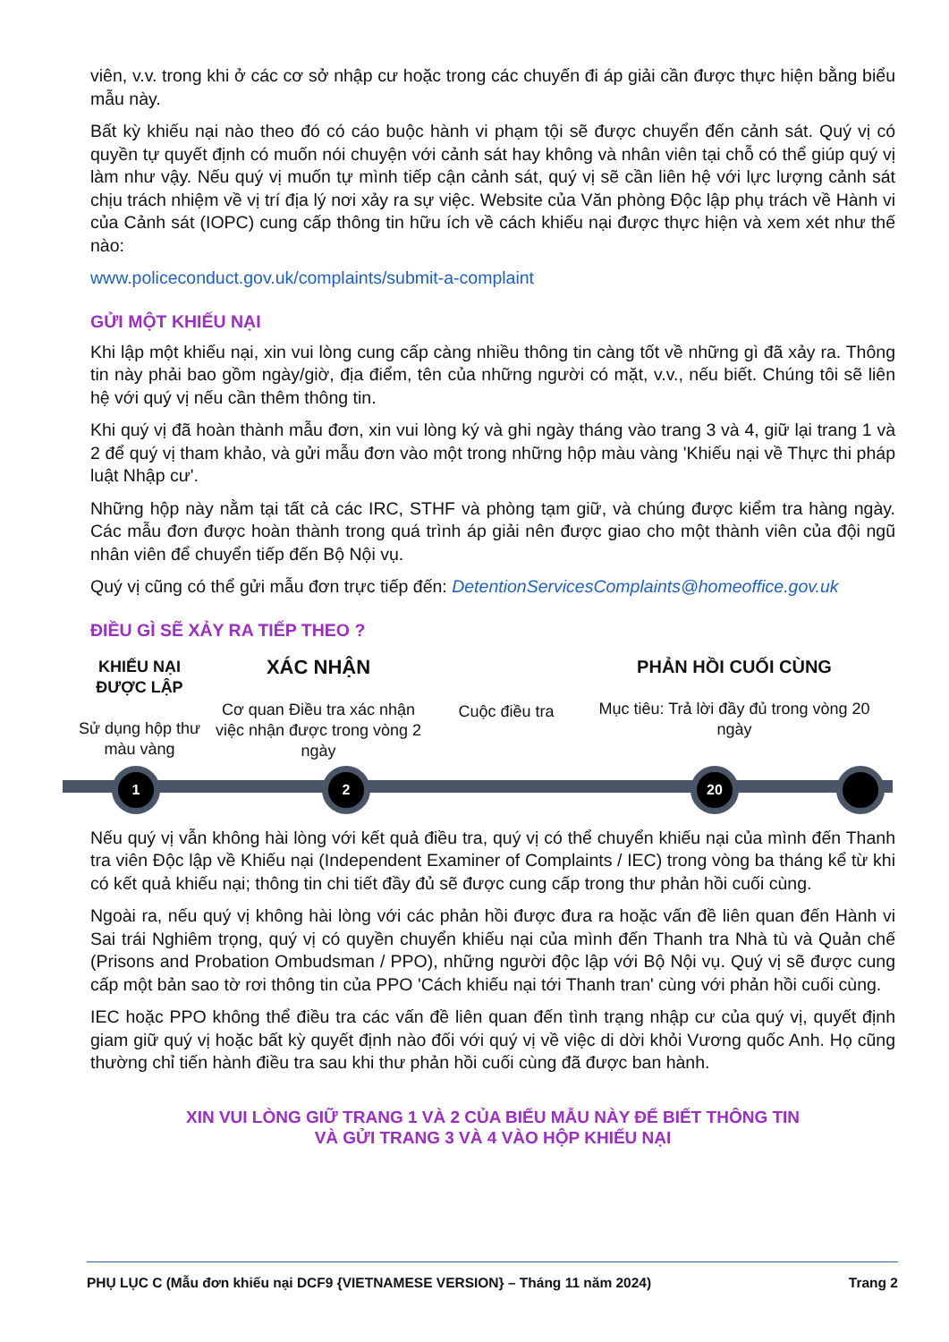viên, v.v. trong khi ở các cơ sở nhập cư hoặc trong các chuyến đi áp giải cần được thực hiện bằng biểu mẫu này.
Bất kỳ khiếu nại nào theo đó có cáo buộc hành vi phạm tội sẽ được chuyển đến cảnh sát. Quý vị có quyền tự quyết định có muốn nói chuyện với cảnh sát hay không và nhân viên tại chỗ có thể giúp quý vị làm như vậy. Nếu quý vị muốn tự mình tiếp cận cảnh sát, quý vị sẽ cần liên hệ với lực lượng cảnh sát chịu trách nhiệm về vị trí địa lý nơi xảy ra sự việc. Website của Văn phòng Độc lập phụ trách về Hành vi của Cảnh sát (IOPC) cung cấp thông tin hữu ích về cách khiếu nại được thực hiện và xem xét như thế nào:
www.policeconduct.gov.uk/complaints/submit-a-complaint
GỬI MỘT KHIẾU NẠI
Khi lập một khiếu nại, xin vui lòng cung cấp càng nhiều thông tin càng tốt về những gì đã xảy ra. Thông tin này phải bao gồm ngày/giờ, địa điểm, tên của những người có mặt, v.v., nếu biết. Chúng tôi sẽ liên hệ với quý vị nếu cần thêm thông tin.
Khi quý vị đã hoàn thành mẫu đơn, xin vui lòng ký và ghi ngày tháng vào trang 3 và 4, giữ lại trang 1 và 2 để quý vị tham khảo, và gửi mẫu đơn vào một trong những hộp màu vàng 'Khiếu nại về Thực thi pháp luật Nhập cư'.
Những hộp này nằm tại tất cả các IRC, STHF và phòng tạm giữ, và chúng được kiểm tra hàng ngày. Các mẫu đơn được hoàn thành trong quá trình áp giải nên được giao cho một thành viên của đội ngũ nhân viên để chuyển tiếp đến Bộ Nội vụ.
Quý vị cũng có thể gửi mẫu đơn trực tiếp đến: DetentionServicesComplaints@homeoffice.gov.uk
ĐIỀU GÌ SẼ XẢY RA TIẾP THEO ?
KHIẾU NẠI
ĐƯỢC LẬP
Sử dụng hộp thư màu vàng
XÁC NHẬN
Cơ quan Điều tra xác nhận việc nhận được trong vòng 2 ngày
Cuộc điều tra
PHẢN HỒI CUỐI CÙNG
Mục tiêu: Trả lời đầy đủ trong vòng 20 ngày
1 2 20
Nếu quý vị vẫn không hài lòng với kết quả điều tra, quý vị có thể chuyển khiếu nại của mình đến Thanh tra viên Độc lập về Khiếu nại (Independent Examiner of Complaints / IEC) trong vòng ba tháng kể từ khi có kết quả khiếu nại; thông tin chi tiết đầy đủ sẽ được cung cấp trong thư phản hồi cuối cùng.
Ngoài ra, nếu quý vị không hài lòng với các phản hồi được đưa ra hoặc vấn đề liên quan đến Hành vi Sai trái Nghiêm trọng, quý vị có quyền chuyển khiếu nại của mình đến Thanh tra Nhà tù và Quản chế (Prisons and Probation Ombudsman / PPO), những người độc lập với Bộ Nội vụ. Quý vị sẽ được cung cấp một bản sao tờ rơi thông tin của PPO 'Cách khiếu nại tới Thanh tran' cùng với phản hồi cuối cùng.
IEC hoặc PPO không thể điều tra các vấn đề liên quan đến tình trạng nhập cư của quý vị, quyết định giam giữ quý vị hoặc bất kỳ quyết định nào đối với quý vị về việc di dời khỏi Vương quốc Anh. Họ cũng thường chỉ tiến hành điều tra sau khi thư phản hồi cuối cùng đã được ban hành.
XIN VUI LÒNG GIỮ TRANG 1 VÀ 2 CỦA BIỂU MẪU NÀY ĐỂ BIẾT THÔNG TIN
VÀ GỬI TRANG 3 VÀ 4 VÀO HỘP KHIẾU NẠI
PHỤ LỤC C (Mẫu đơn khiếu nại DCF9 {VIETNAMESE VERSION} – Tháng 11 năm 2024) Trang 2